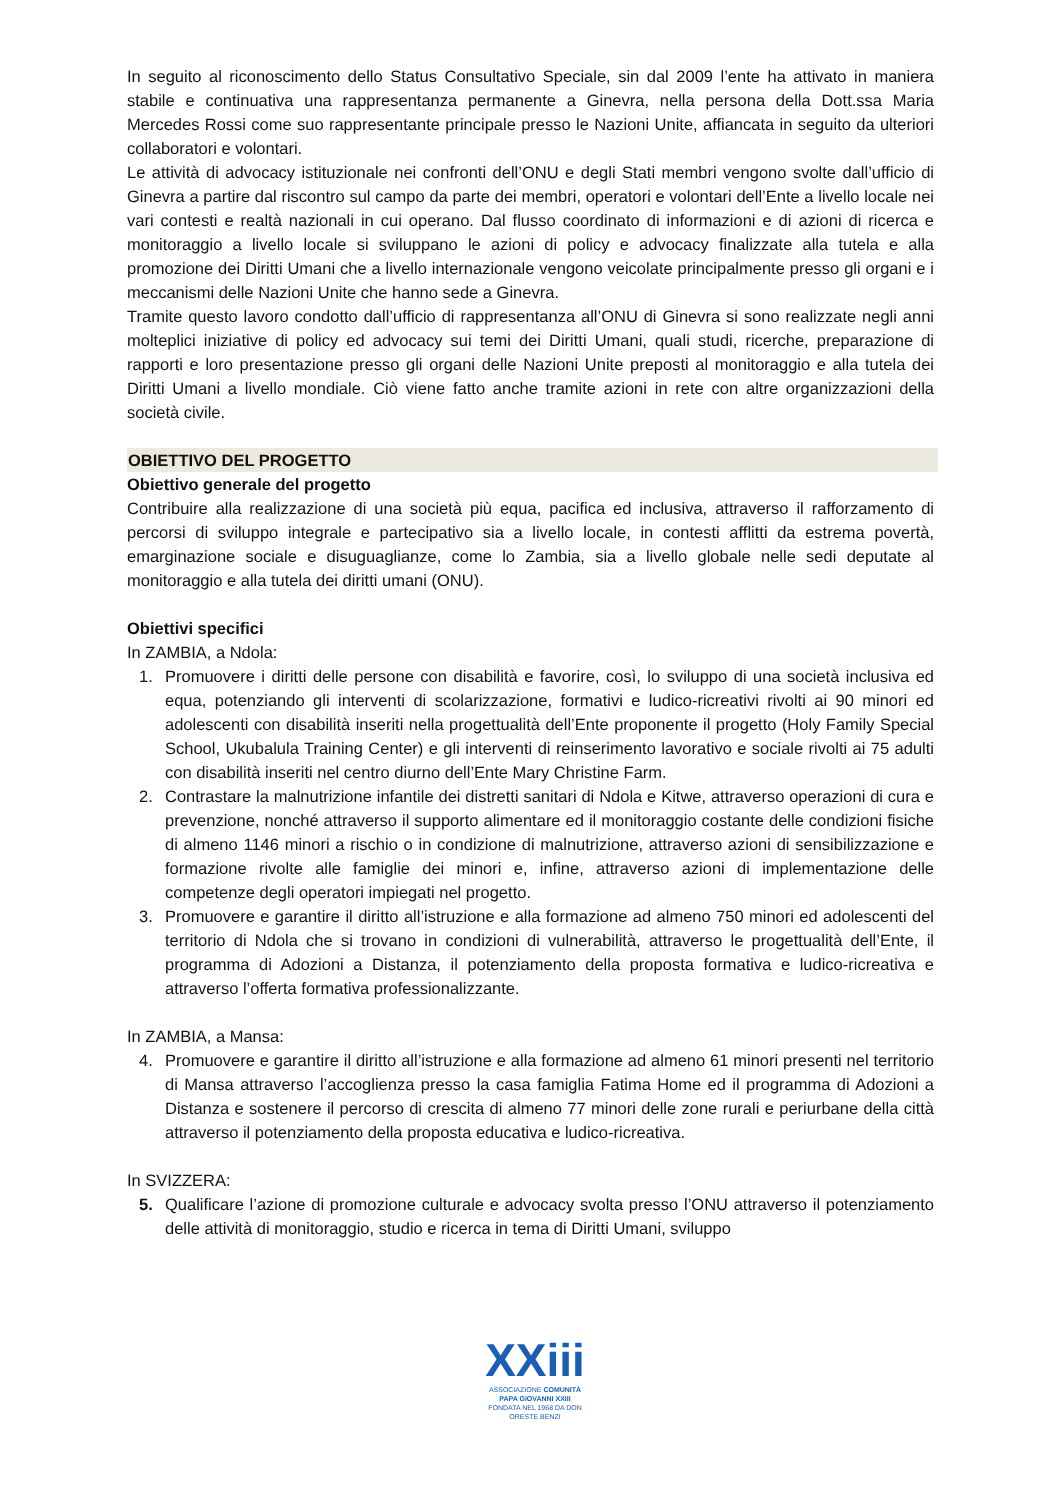In seguito al riconoscimento dello Status Consultativo Speciale, sin dal 2009 l’ente ha attivato in maniera stabile e continuativa una rappresentanza permanente a Ginevra, nella persona della Dott.ssa Maria Mercedes Rossi come suo rappresentante principale presso le Nazioni Unite, affiancata in seguito da ulteriori collaboratori e volontari.
Le attività di advocacy istituzionale nei confronti dell’ONU e degli Stati membri vengono svolte dall’ufficio di Ginevra a partire dal riscontro sul campo da parte dei membri, operatori e volontari dell’Ente a livello locale nei vari contesti e realtà nazionali in cui operano. Dal flusso coordinato di informazioni e di azioni di ricerca e monitoraggio a livello locale si sviluppano le azioni di policy e advocacy finalizzate alla tutela e alla promozione dei Diritti Umani che a livello internazionale vengono veicolate principalmente presso gli organi e i meccanismi delle Nazioni Unite che hanno sede a Ginevra.
Tramite questo lavoro condotto dall’ufficio di rappresentanza all’ONU di Ginevra si sono realizzate negli anni molteplici iniziative di policy ed advocacy sui temi dei Diritti Umani, quali studi, ricerche, preparazione di rapporti e loro presentazione presso gli organi delle Nazioni Unite preposti al monitoraggio e alla tutela dei Diritti Umani a livello mondiale. Ciò viene fatto anche tramite azioni in rete con altre organizzazioni della società civile.
OBIETTIVO DEL PROGETTO
Obiettivo generale del progetto
Contribuire alla realizzazione di una società più equa, pacifica ed inclusiva, attraverso il rafforzamento di percorsi di sviluppo integrale e partecipativo sia a livello locale, in contesti afflitti da estrema povertà, emarginazione sociale e disuguaglianze, come lo Zambia, sia a livello globale nelle sedi deputate al monitoraggio e alla tutela dei diritti umani (ONU).
Obiettivi specifici
In ZAMBIA, a Ndola:
1. Promuovere i diritti delle persone con disabilità e favorire, così, lo sviluppo di una società inclusiva ed equa, potenziando gli interventi di scolarizzazione, formativi e ludico-ricreativi rivolti ai 90 minori ed adolescenti con disabilità inseriti nella progettualità dell’Ente proponente il progetto (Holy Family Special School, Ukubalula Training Center) e gli interventi di reinserimento lavorativo e sociale rivolti ai 75 adulti con disabilità inseriti nel centro diurno dell’Ente Mary Christine Farm.
2. Contrastare la malnutrizione infantile dei distretti sanitari di Ndola e Kitwe, attraverso operazioni di cura e prevenzione, nonché attraverso il supporto alimentare ed il monitoraggio costante delle condizioni fisiche di almeno 1146 minori a rischio o in condizione di malnutrizione, attraverso azioni di sensibilizzazione e formazione rivolte alle famiglie dei minori e, infine, attraverso azioni di implementazione delle competenze degli operatori impiegati nel progetto.
3. Promuovere e garantire il diritto all’istruzione e alla formazione ad almeno 750 minori ed adolescenti del territorio di Ndola che si trovano in condizioni di vulnerabilità, attraverso le progettualità dell’Ente, il programma di Adozioni a Distanza, il potenziamento della proposta formativa e ludico-ricreativa e attraverso l’offerta formativa professionalizzante.
In ZAMBIA, a Mansa:
4. Promuovere e garantire il diritto all’istruzione e alla formazione ad almeno 61 minori presenti nel territorio di Mansa attraverso l’accoglienza presso la casa famiglia Fatima Home ed il programma di Adozioni a Distanza e sostenere il percorso di crescita di almeno 77 minori delle zone rurali e periurbane della città attraverso il potenziamento della proposta educativa e ludico-ricreativa.
In SVIZZERA:
5. Qualificare l’azione di promozione culturale e advocacy svolta presso l’ONU attraverso il potenziamento delle attività di monitoraggio, studio e ricerca in tema di Diritti Umani, sviluppo
XXiii
ASSOCIAZIONE COMUNITÀ
PAPA GIOVANNI XXIII
FONDATA NEL 1968 DA DON ORESTE BENZI